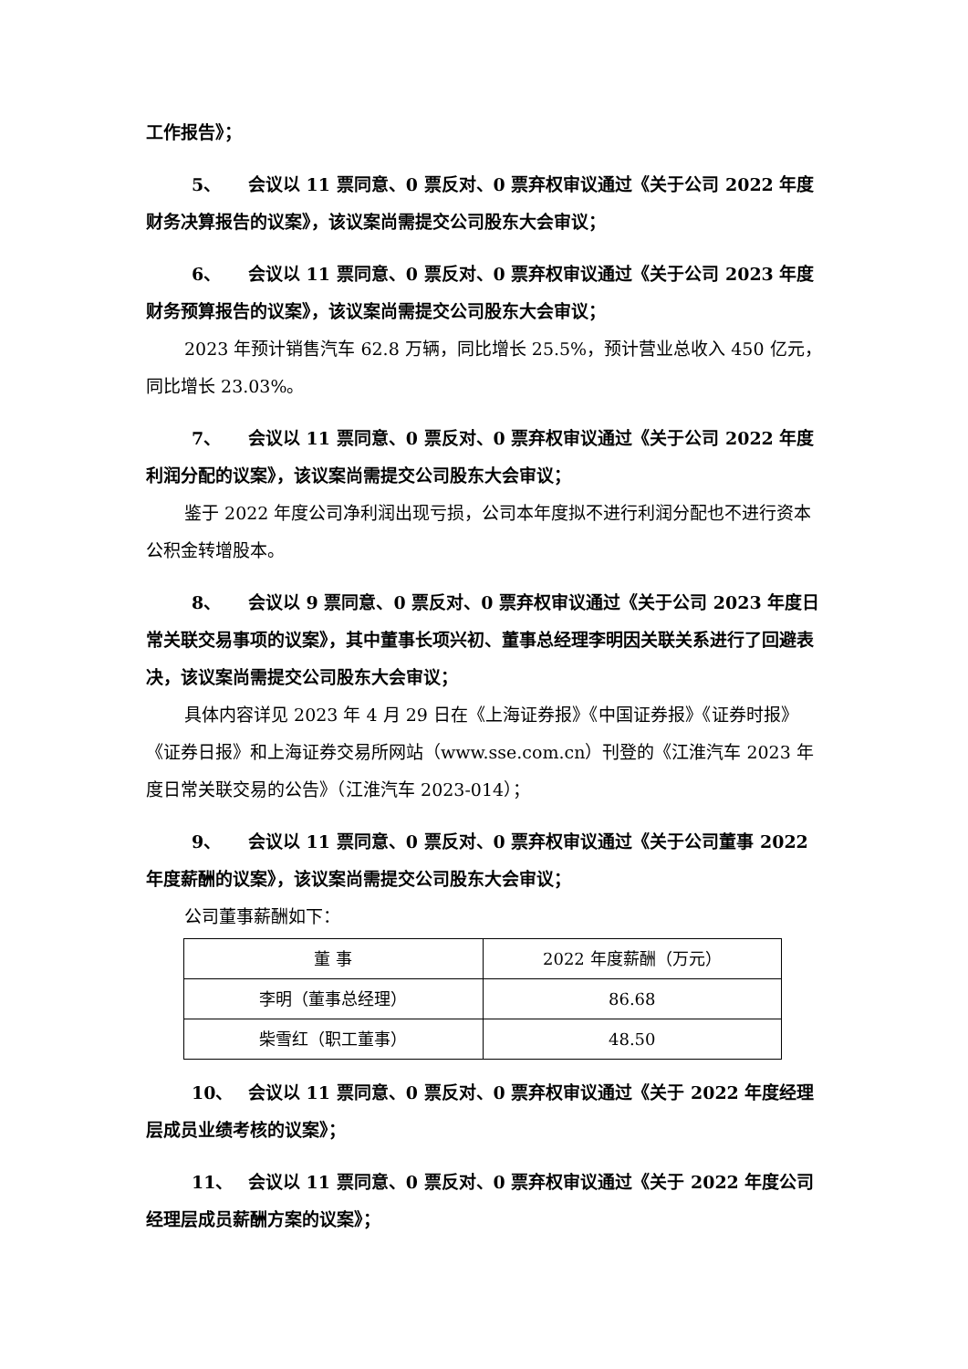工作报告》；
5、 会议以 11 票同意、0 票反对、0 票弃权审议通过《关于公司 2022 年度财务决算报告的议案》，该议案尚需提交公司股东大会审议；
6、 会议以 11 票同意、0 票反对、0 票弃权审议通过《关于公司 2023 年度财务预算报告的议案》，该议案尚需提交公司股东大会审议；
2023 年预计销售汽车 62.8 万辆，同比增长 25.5%，预计营业总收入 450 亿元，同比增长 23.03%。
7、 会议以 11 票同意、0 票反对、0 票弃权审议通过《关于公司 2022 年度利润分配的议案》，该议案尚需提交公司股东大会审议；
鉴于 2022 年度公司净利润出现亏损，公司本年度拟不进行利润分配也不进行资本公积金转增股本。
8、 会议以 9 票同意、0 票反对、0 票弃权审议通过《关于公司 2023 年度日常关联交易事项的议案》，其中董事长项兴初、董事总经理李明因关联关系进行了回避表决，该议案尚需提交公司股东大会审议；
具体内容详见 2023 年 4 月 29 日在《上海证券报》《中国证券报》《证券时报》《证券日报》和上海证券交易所网站（www.sse.com.cn）刊登的《江淮汽车 2023 年度日常关联交易的公告》（江淮汽车 2023-014）；
9、 会议以 11 票同意、0 票反对、0 票弃权审议通过《关于公司董事 2022 年度薪酬的议案》，该议案尚需提交公司股东大会审议；
公司董事薪酬如下：
| 董 事 | 2022 年度薪酬（万元） |
| 李明（董事总经理） | 86.68 |
| 柴雪红（职工董事） | 48.50 |
10、 会议以 11 票同意、0 票反对、0 票弃权审议通过《关于 2022 年度经理层成员业绩考核的议案》；
11、 会议以 11 票同意、0 票反对、0 票弃权审议通过《关于 2022 年度公司经理层成员薪酬方案的议案》；